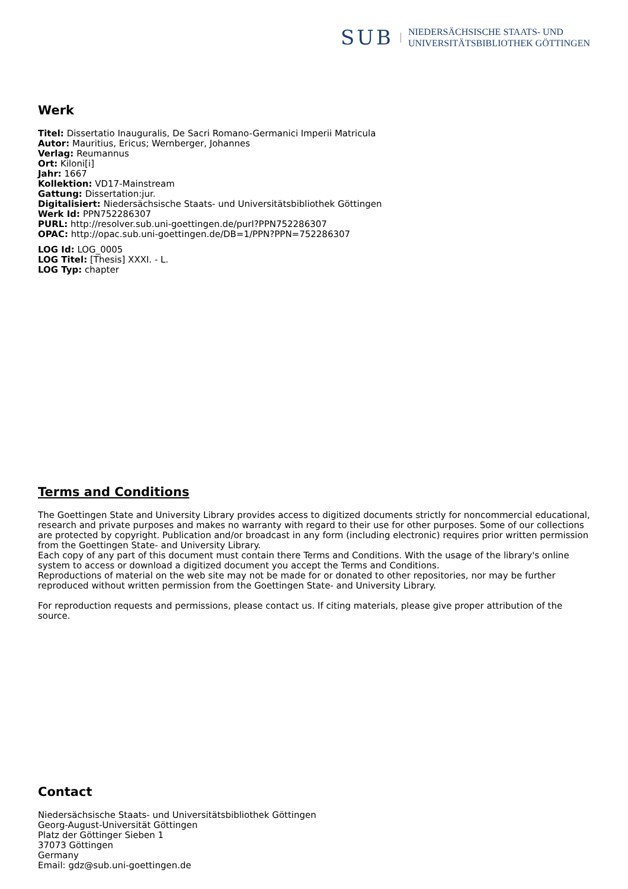SUB
NIEDERSÄCHSISCHE STAATS- UND
UNIVERSITÄTSBIBLIOTHEK GÖTTINGEN
Werk
Titel: Dissertatio Inauguralis, De Sacri Romano-Germanici Imperii Matricula
Autor: Mauritius, Ericus; Wernberger, Johannes
Verlag: Reumannus
Ort: Kiloni[i]
Jahr: 1667
Kollektion: VD17-Mainstream
Gattung: Dissertation:jur.
Digitalisiert: Niedersächsische Staats- und Universitätsbibliothek Göttingen
Werk Id: PPN752286307
PURL: http://resolver.sub.uni-goettingen.de/purl?PPN752286307
OPAC: http://opac.sub.uni-goettingen.de/DB=1/PPN?PPN=752286307
LOG Id: LOG_0005
LOG Titel: [Thesis] XXXI. - L.
LOG Typ: chapter
Terms and Conditions
The Goettingen State and University Library provides access to digitized documents strictly for noncommercial educational, research and private purposes and makes no warranty with regard to their use for other purposes. Some of our collections are protected by copyright. Publication and/or broadcast in any form (including electronic) requires prior written permission from the Goettingen State- and University Library.
Each copy of any part of this document must contain there Terms and Conditions. With the usage of the library's online system to access or download a digitized document you accept the Terms and Conditions.
Reproductions of material on the web site may not be made for or donated to other repositories, nor may be further reproduced without written permission from the Goettingen State- and University Library.
For reproduction requests and permissions, please contact us. If citing materials, please give proper attribution of the source.
Contact
Niedersächsische Staats- und Universitätsbibliothek Göttingen
Georg-August-Universität Göttingen
Platz der Göttinger Sieben 1
37073 Göttingen
Germany
Email: gdz@sub.uni-goettingen.de